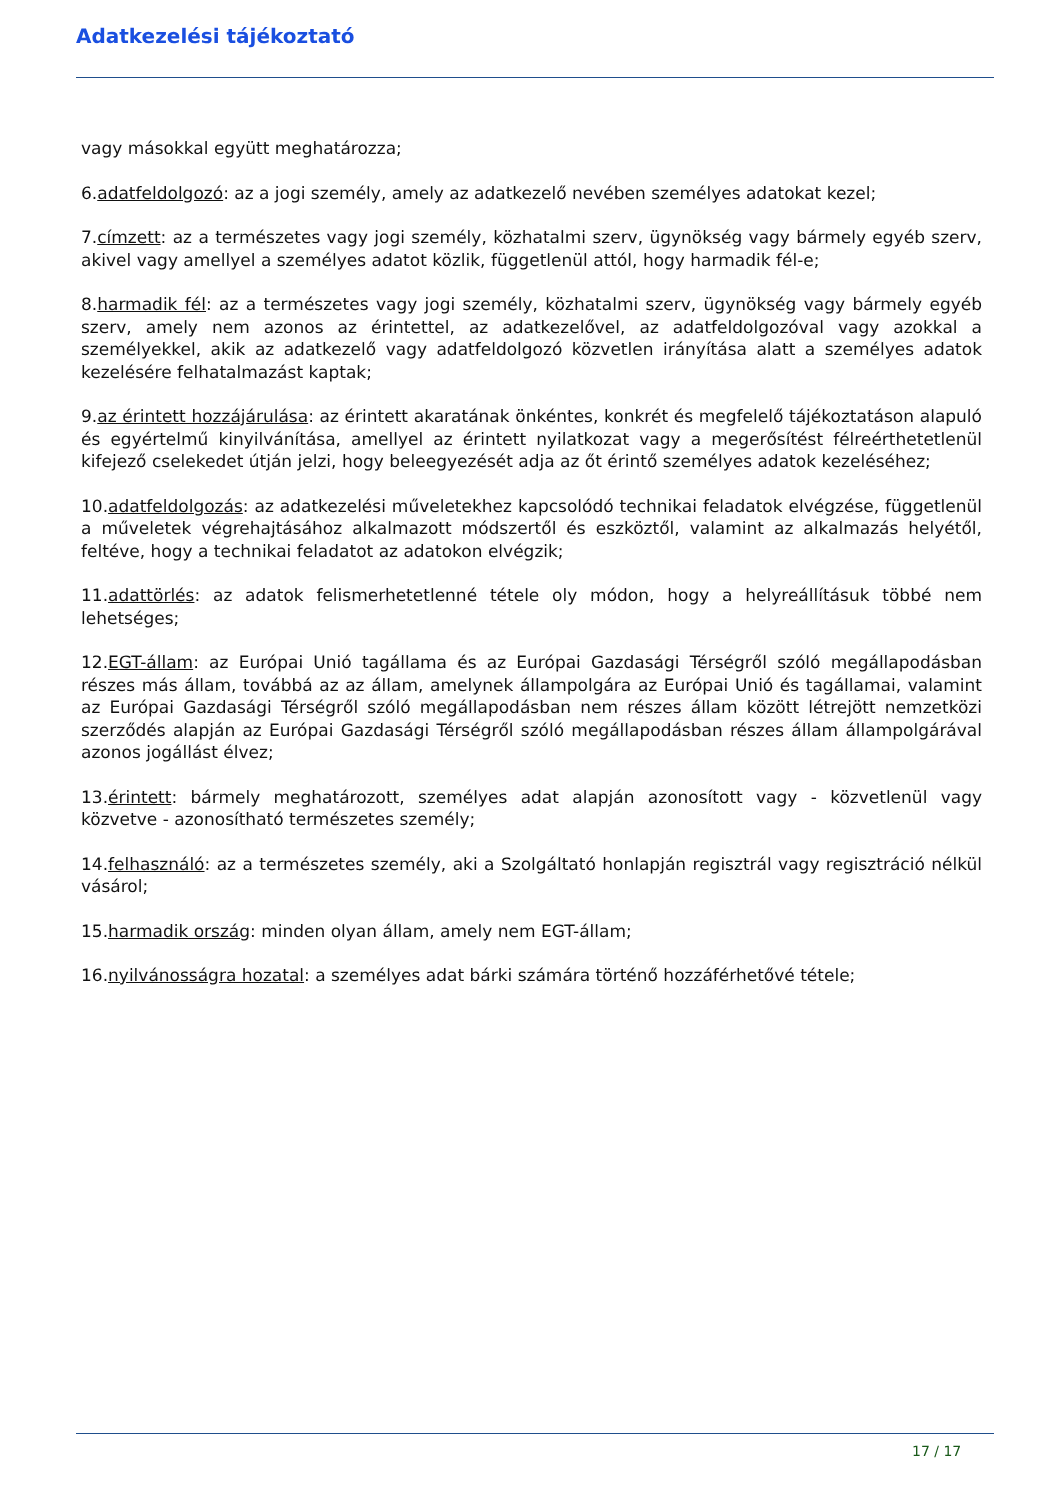Adatkezelési tájékoztató
vagy másokkal együtt meghatározza;
6.adatfeldolgozó: az a jogi személy, amely az adatkezelő nevében személyes adatokat kezel;
7.címzett: az a természetes vagy jogi személy, közhatalmi szerv, ügynökség vagy bármely egyéb szerv, akivel vagy amellyel a személyes adatot közlik, függetlenül attól, hogy harmadik fél-e;
8.harmadik fél: az a természetes vagy jogi személy, közhatalmi szerv, ügynökség vagy bármely egyéb szerv, amely nem azonos az érintettel, az adatkezelővel, az adatfeldolgozóval vagy azokkal a személyekkel, akik az adatkezelő vagy adatfeldolgozó közvetlen irányítása alatt a személyes adatok kezelésére felhatalmazást kaptak;
9.az érintett hozzájárulása: az érintett akaratának önkéntes, konkrét és megfelelő tájékoztatáson alapuló és egyértelmű kinyilvánítása, amellyel az érintett nyilatkozat vagy a megerősítést félreérthetetlenül kifejező cselekedet útján jelzi, hogy beleegyezését adja az őt érintő személyes adatok kezeléséhez;
10.adatfeldolgozás: az adatkezelési műveletekhez kapcsolódó technikai feladatok elvégzése, függetlenül a műveletek végrehajtásához alkalmazott módszertől és eszköztől, valamint az alkalmazás helyétől, feltéve, hogy a technikai feladatot az adatokon elvégzik;
11.adattörlés: az adatok felismerhetetlenné tétele oly módon, hogy a helyreállításuk többé nem lehetséges;
12.EGT-állam: az Európai Unió tagállama és az Európai Gazdasági Térségről szóló megállapodásban részes más állam, továbbá az az állam, amelynek állampolgára az Európai Unió és tagállamai, valamint az Európai Gazdasági Térségről szóló megállapodásban nem részes állam között létrejött nemzetközi szerződés alapján az Európai Gazdasági Térségről szóló megállapodásban részes állam állampolgárával azonos jogállást élvez;
13.érintett: bármely meghatározott, személyes adat alapján azonosított vagy - közvetlenül vagy közvetve - azonosítható természetes személy;
14.felhasználó: az a természetes személy, aki a Szolgáltató honlapján regisztrál vagy regisztráció nélkül vásárol;
15.harmadik ország: minden olyan állam, amely nem EGT-állam;
16.nyilvánosságra hozatal: a személyes adat bárki számára történő hozzáférhetővé tétele;
17 / 17